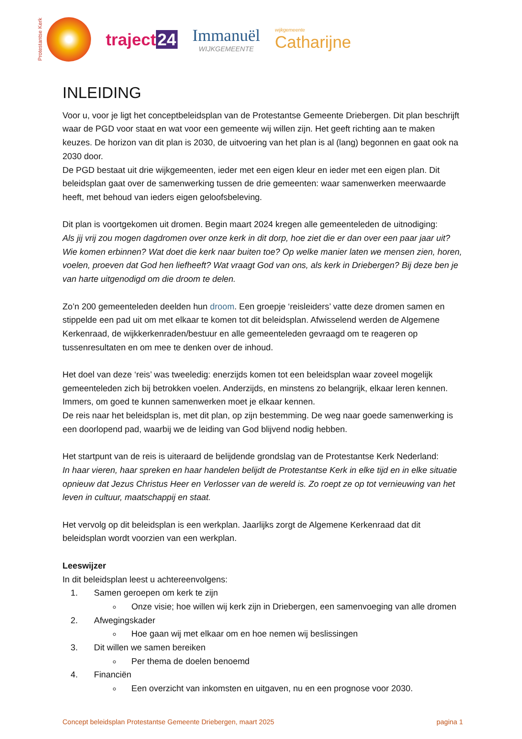Protestantse Kerk
traject 24 Immanuël
WIJKGEMEENTE
wijkgemeente
Catharijne
INLEIDING
Voor u, voor je ligt het conceptbeleidsplan van de Protestantse Gemeente Driebergen. Dit plan beschrijft waar de PGD voor staat en wat voor een gemeente wij willen zijn. Het geeft richting aan te maken keuzes. De horizon van dit plan is 2030, de uitvoering van het plan is al (lang) begonnen en gaat ook na 2030 door.
De PGD bestaat uit drie wijkgemeenten, ieder met een eigen kleur en ieder met een eigen plan. Dit beleidsplan gaat over de samenwerking tussen de drie gemeenten: waar samenwerken meerwaarde heeft, met behoud van ieders eigen geloofsbeleving.
Dit plan is voortgekomen uit dromen. Begin maart 2024 kregen alle gemeenteleden de uitnodiging:
Als jij vrij zou mogen dagdromen over onze kerk in dit dorp, hoe ziet die er dan over een paar jaar uit? Wie komen erbinnen? Wat doet die kerk naar buiten toe? Op welke manier laten we mensen zien, horen, voelen, proeven dat God hen liefheeft? Wat vraagt God van ons, als kerk in Driebergen? Bij deze ben je van harte uitgenodigd om die droom te delen.
Zo’n 200 gemeenteleden deelden hun droom. Een groepje ‘reisleiders’ vatte deze dromen samen en stippelde een pad uit om met elkaar te komen tot dit beleidsplan. Afwisselend werden de Algemene Kerkenraad, de wijkkerkenraden/bestuur en alle gemeenteleden gevraagd om te reageren op tussenresultaten en om mee te denken over de inhoud.
Het doel van deze ‘reis’ was tweeledig: enerzijds komen tot een beleidsplan waar zoveel mogelijk gemeenteleden zich bij betrokken voelen. Anderzijds, en minstens zo belangrijk, elkaar leren kennen. Immers, om goed te kunnen samenwerken moet je elkaar kennen.
De reis naar het beleidsplan is, met dit plan, op zijn bestemming. De weg naar goede samenwerking is een doorlopend pad, waarbij we de leiding van God blijvend nodig hebben.
Het startpunt van de reis is uiteraard de belijdende grondslag van de Protestantse Kerk Nederland:
In haar vieren, haar spreken en haar handelen belijdt de Protestantse Kerk in elke tijd en in elke situatie opnieuw dat Jezus Christus Heer en Verlosser van de wereld is. Zo roept ze op tot vernieuwing van het leven in cultuur, maatschappij en staat.
Het vervolg op dit beleidsplan is een werkplan. Jaarlijks zorgt de Algemene Kerkenraad dat dit beleidsplan wordt voorzien van een werkplan.
Leeswijzer
In dit beleidsplan leest u achtereenvolgens:
1. Samen geroepen om kerk te zijn
Onze visie; hoe willen wij kerk zijn in Driebergen, een samenvoeging van alle dromen
2. Afwegingskader
Hoe gaan wij met elkaar om en hoe nemen wij beslissingen
3. Dit willen we samen bereiken
Per thema de doelen benoemd
4. Financiën
Een overzicht van inkomsten en uitgaven, nu en een prognose voor 2030.
Concept beleidsplan Protestantse Gemeente Driebergen, maart 2025 pagina 1